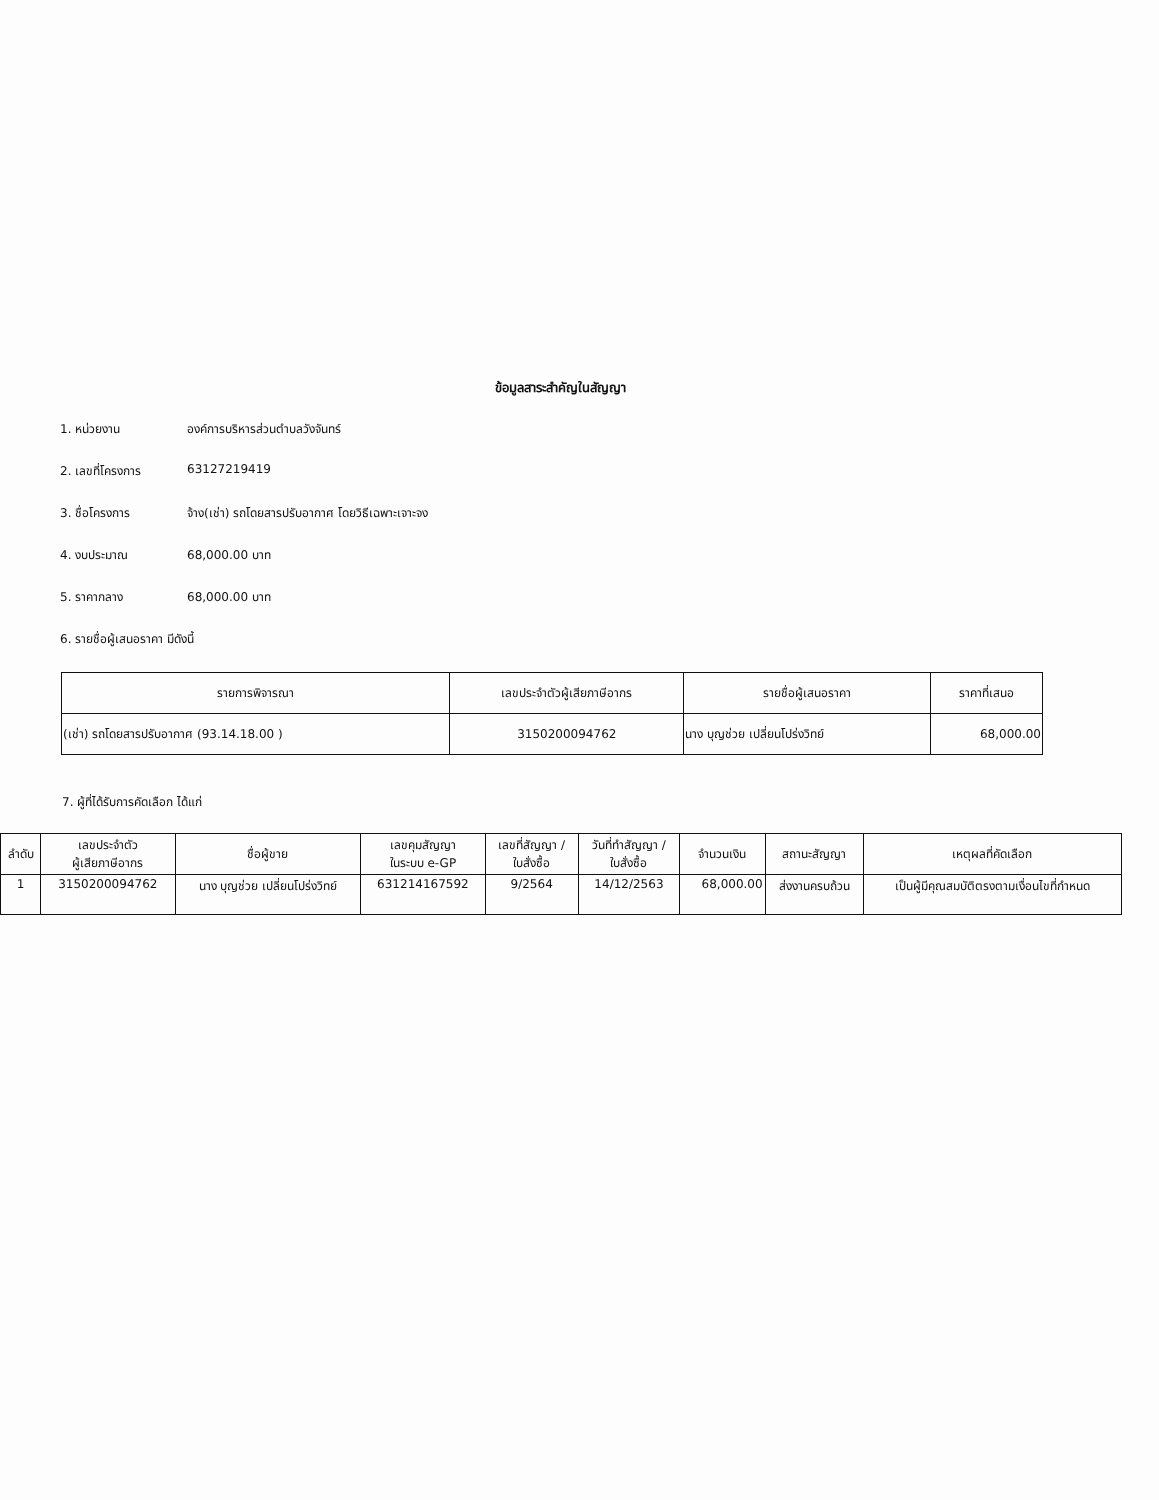ข้อมูลสาระสำคัญในสัญญา
1. หน่วยงาน องค์การบริหารส่วนตำบลวังจันทร์
2. เลขที่โครงการ 63127219419
3. ชื่อโครงการ จ้าง(เช่า) รถโดยสารปรับอากาศ โดยวิธีเฉพาะเจาะจง
4. งบประมาณ 68,000.00 บาท
5. ราคากลาง 68,000.00 บาท
6. รายชื่อผู้เสนอราคา มีดังนี้
| รายการพิจารณา | เลขประจำตัวผู้เสียภาษีอากร | รายชื่อผู้เสนอราคา | ราคาที่เสนอ |
| --- | --- | --- | --- |
| (เช่า) รถโดยสารปรับอากาศ (93.14.18.00 ) | 3150200094762 | นาง บุญช่วย เปลี่ยนโปร่งวิทย์ | 68,000.00 |
7. ผู้ที่ได้รับการคัดเลือก ได้แก่
| ลำดับ | เลขประจำตัว ผู้เสียภาษีอากร | ชื่อผู้ขาย | เลขคุมสัญญา ในระบบ e-GP | เลขที่สัญญา / ใบสั่งซื้อ | วันที่ทำสัญญา / ใบสั่งซื้อ | จำนวนเงิน | สถานะสัญญา | เหตุผลที่คัดเลือก |
| --- | --- | --- | --- | --- | --- | --- | --- | --- |
| 1 | 3150200094762 | นาง บุญช่วย เปลี่ยนโปร่งวิทย์ | 631214167592 | 9/2564 | 14/12/2563 | 68,000.00 | ส่งงานครบถ้วน | เป็นผู้มีคุณสมบัติตรงตามเงื่อนไขที่กำหนด |